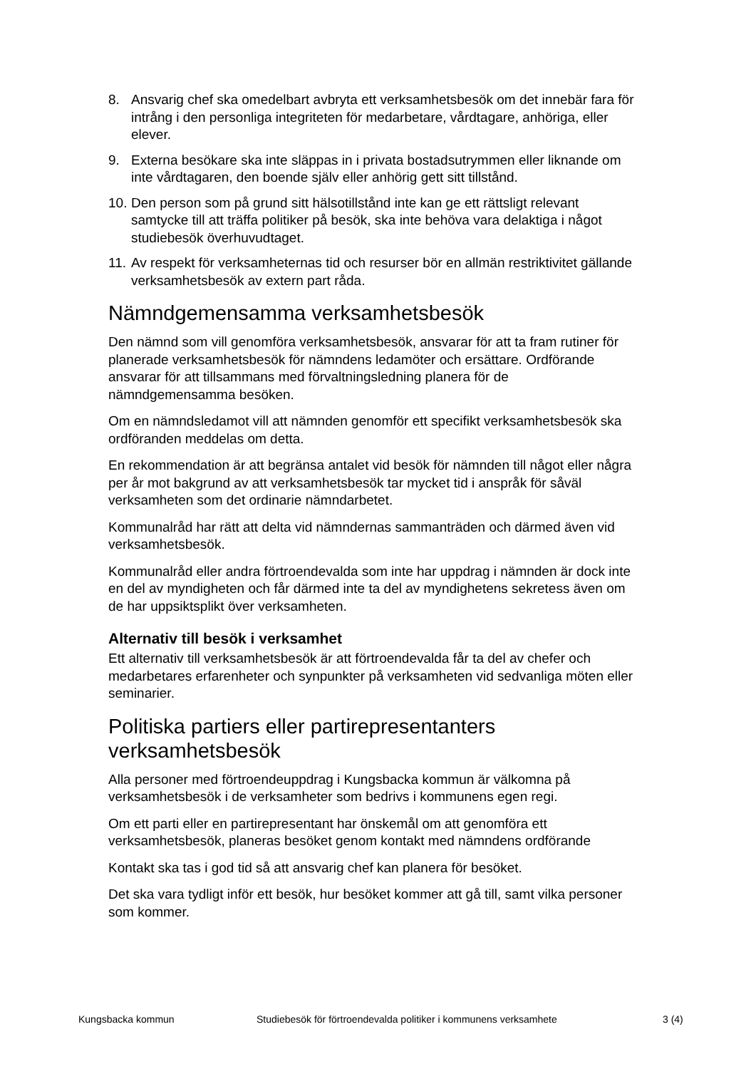8. Ansvarig chef ska omedelbart avbryta ett verksamhetsbesök om det innebär fara för intrång i den personliga integriteten för medarbetare, vårdtagare, anhöriga, eller elever.
9. Externa besökare ska inte släppas in i privata bostadsutrymmen eller liknande om inte vårdtagaren, den boende själv eller anhörig gett sitt tillstånd.
10. Den person som på grund sitt hälsotillstånd inte kan ge ett rättsligt relevant samtycke till att träffa politiker på besök, ska inte behöva vara delaktiga i något studiebesök överhuvudtaget.
11. Av respekt för verksamheternas tid och resurser bör en allmän restriktivitet gällande verksamhetsbesök av extern part råda.
Nämndgemensamma verksamhetsbesök
Den nämnd som vill genomföra verksamhetsbesök, ansvarar för att ta fram rutiner för planerade verksamhetsbesök för nämndens ledamöter och ersättare. Ordförande ansvarar för att tillsammans med förvaltningsledning planera för de nämndgemensamma besöken.
Om en nämndsledamot vill att nämnden genomför ett specifikt verksamhetsbesök ska ordföranden meddelas om detta.
En rekommendation är att begränsa antalet vid besök för nämnden till något eller några per år mot bakgrund av att verksamhetsbesök tar mycket tid i anspråk för såväl verksamheten som det ordinarie nämndarbetet.
Kommunalråd har rätt att delta vid nämndernas sammanträden och därmed även vid verksamhetsbesök.
Kommunalråd eller andra förtroendevalda som inte har uppdrag i nämnden är dock inte en del av myndigheten och får därmed inte ta del av myndighetens sekretess även om de har uppsiktsplikt över verksamheten.
Alternativ till besök i verksamhet
Ett alternativ till verksamhetsbesök är att förtroendevalda får ta del av chefer och medarbetares erfarenheter och synpunkter på verksamheten vid sedvanliga möten eller seminarier.
Politiska partiers eller partirepresentanters verksamhetsbesök
Alla personer med förtroendeuppdrag i Kungsbacka kommun är välkomna på verksamhetsbesök i de verksamheter som bedrivs i kommunens egen regi.
Om ett parti eller en partirepresentant har önskemål om att genomföra ett verksamhetsbesök, planeras besöket genom kontakt med nämndens ordförande
Kontakt ska tas i god tid så att ansvarig chef kan planera för besöket.
Det ska vara tydligt inför ett besök, hur besöket kommer att gå till, samt vilka personer som kommer.
Kungsbacka kommun Studiebesök för förtroendevalda politiker i kommunens verksamhete 3 (4)